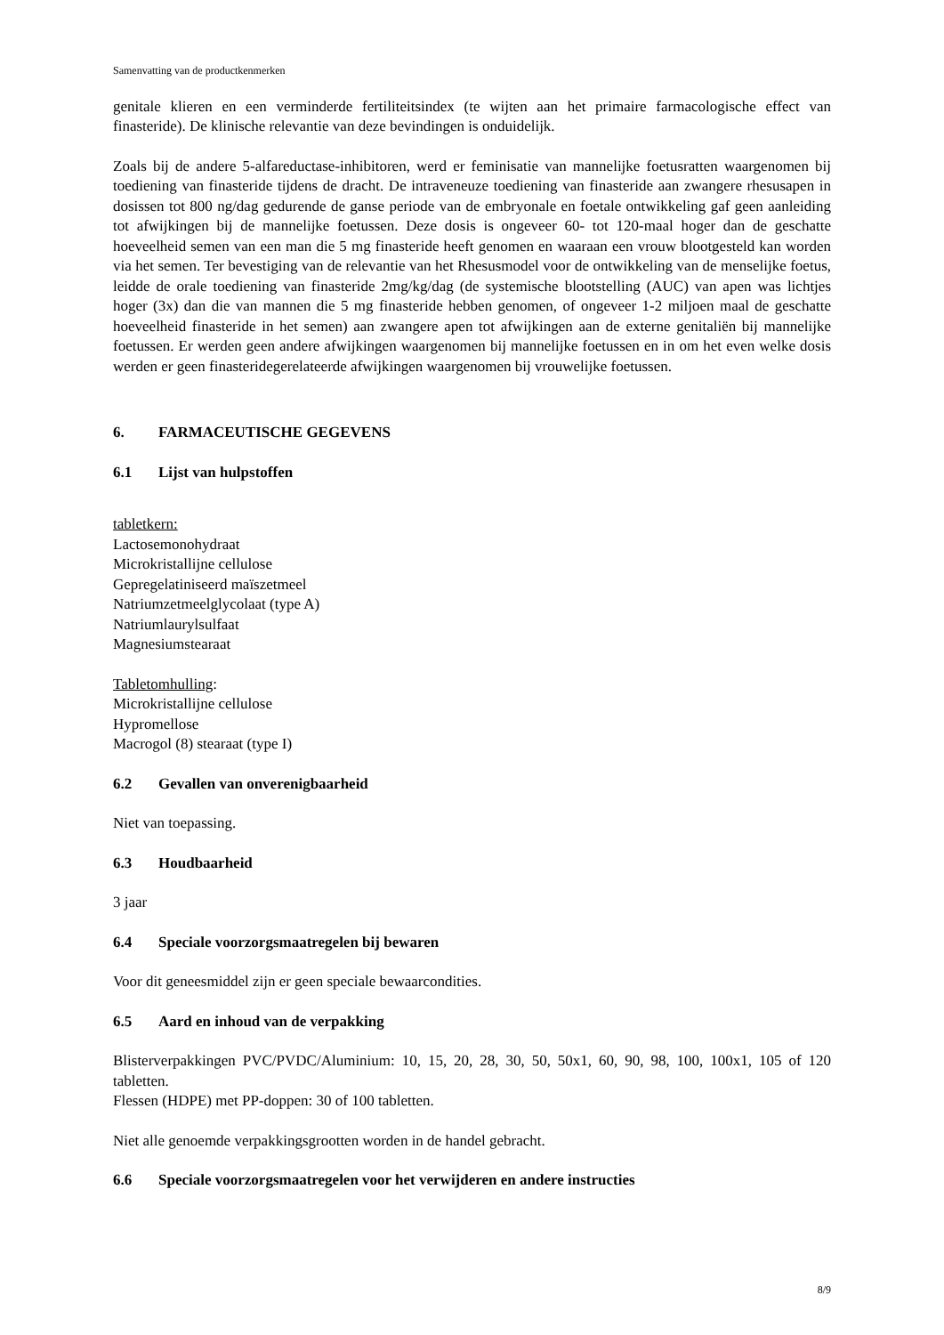Samenvatting van de productkenmerken
genitale klieren en een verminderde fertiliteitsindex (te wijten aan het primaire farmacologische effect van finasteride). De klinische relevantie van deze bevindingen is onduidelijk.
Zoals bij de andere 5-alfareductase-inhibitoren, werd er feminisatie van mannelijke foetusratten waargenomen bij toediening van finasteride tijdens de dracht. De intraveneuze toediening van finasteride aan zwangere rhesusapen in dosissen tot 800 ng/dag gedurende de ganse periode van de embryonale en foetale ontwikkeling gaf geen aanleiding tot afwijkingen bij de mannelijke foetussen. Deze dosis is ongeveer 60- tot 120-maal hoger dan de geschatte hoeveelheid semen van een man die 5 mg finasteride heeft genomen en waaraan een vrouw blootgesteld kan worden via het semen. Ter bevestiging van de relevantie van het Rhesusmodel voor de ontwikkeling van de menselijke foetus, leidde de orale toediening van finasteride 2mg/kg/dag (de systemische blootstelling (AUC) van apen was lichtjes hoger (3x) dan die van mannen die 5 mg finasteride hebben genomen, of ongeveer 1-2 miljoen maal de geschatte hoeveelheid finasteride in het semen) aan zwangere apen tot afwijkingen aan de externe genitaliën bij mannelijke foetussen. Er werden geen andere afwijkingen waargenomen bij mannelijke foetussen en in om het even welke dosis werden er geen finasteridegerelateerde afwijkingen waargenomen bij vrouwelijke foetussen.
6. FARMACEUTISCHE GEGEVENS
6.1 Lijst van hulpstoffen
tabletkern:
Lactosemonohydraat
Microkristallijne cellulose
Gepregelatiniseerd maïszetmeel
Natriumzetmeelglycolaat (type A)
Natriumlaurylsulfaat
Magnesiumstearaat
Tabletomhulling:
Microkristallijne cellulose
Hypromellose
Macrogol (8) stearaat (type I)
6.2 Gevallen van onverenigbaarheid
Niet van toepassing.
6.3 Houdbaarheid
3 jaar
6.4 Speciale voorzorgsmaatregelen bij bewaren
Voor dit geneesmiddel zijn er geen speciale bewaarcondities.
6.5 Aard en inhoud van de verpakking
Blisterverpakkingen PVC/PVDC/Aluminium: 10, 15, 20, 28, 30, 50, 50x1, 60, 90, 98, 100, 100x1, 105 of 120 tabletten.
Flessen (HDPE) met PP-doppen: 30 of 100 tabletten.
Niet alle genoemde verpakkingsgrootten worden in de handel gebracht.
6.6 Speciale voorzorgsmaatregelen voor het verwijderen en andere instructies
8/9